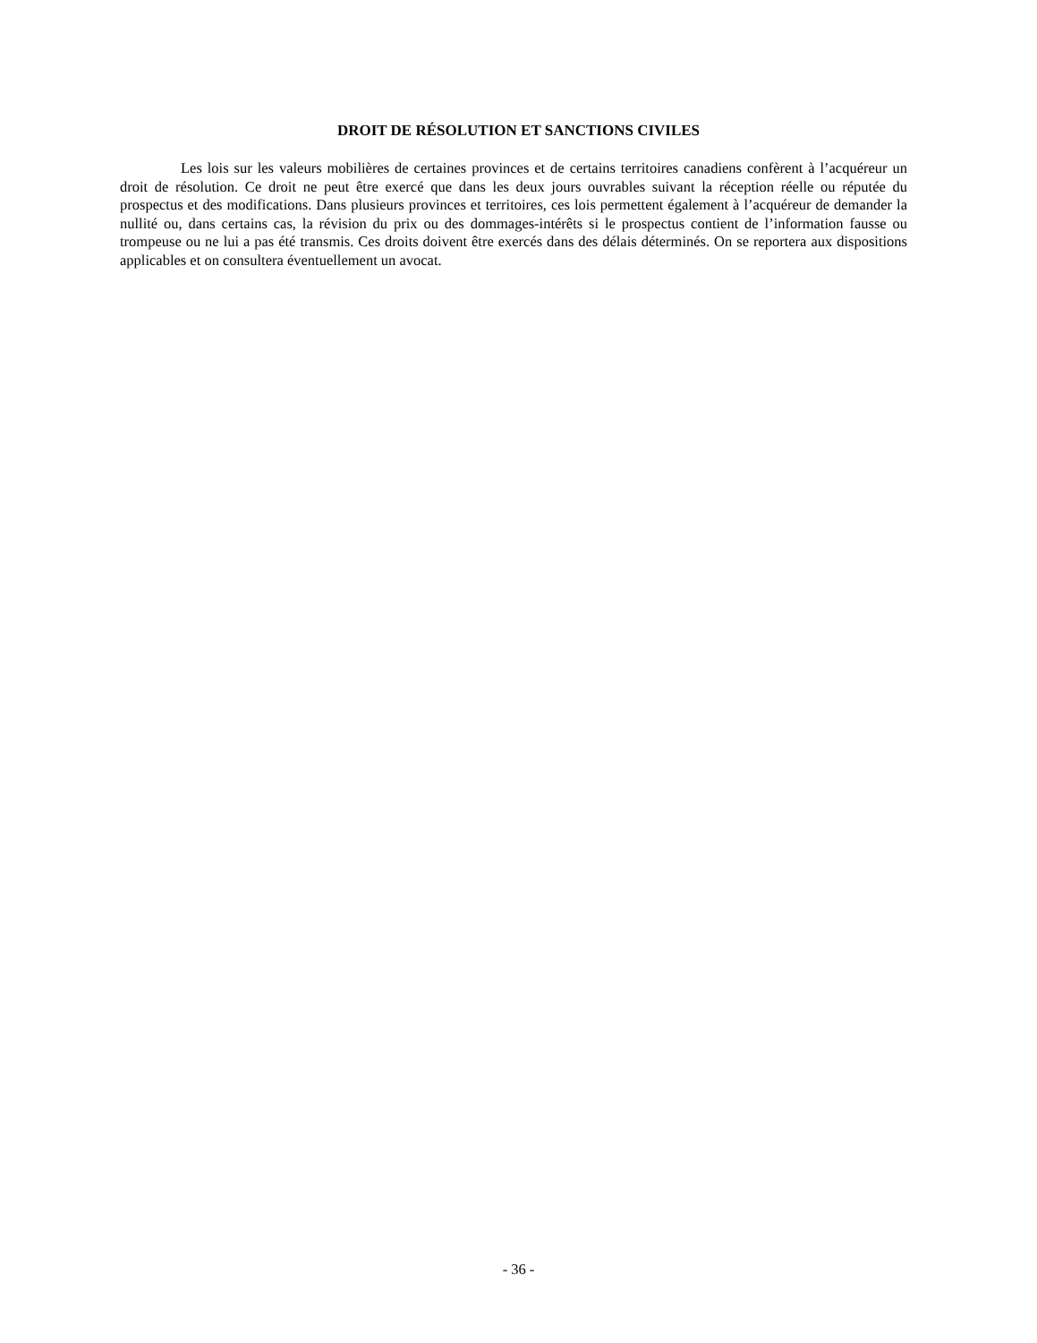DROIT DE RÉSOLUTION ET SANCTIONS CIVILES
Les lois sur les valeurs mobilières de certaines provinces et de certains territoires canadiens confèrent à l’acquéreur un droit de résolution. Ce droit ne peut être exercé que dans les deux jours ouvrables suivant la réception réelle ou réputée du prospectus et des modifications. Dans plusieurs provinces et territoires, ces lois permettent également à l’acquéreur de demander la nullité ou, dans certains cas, la révision du prix ou des dommages-intérêts si le prospectus contient de l’information fausse ou trompeuse ou ne lui a pas été transmis. Ces droits doivent être exercés dans des délais déterminés. On se reportera aux dispositions applicables et on consultera éventuellement un avocat.
- 36 -